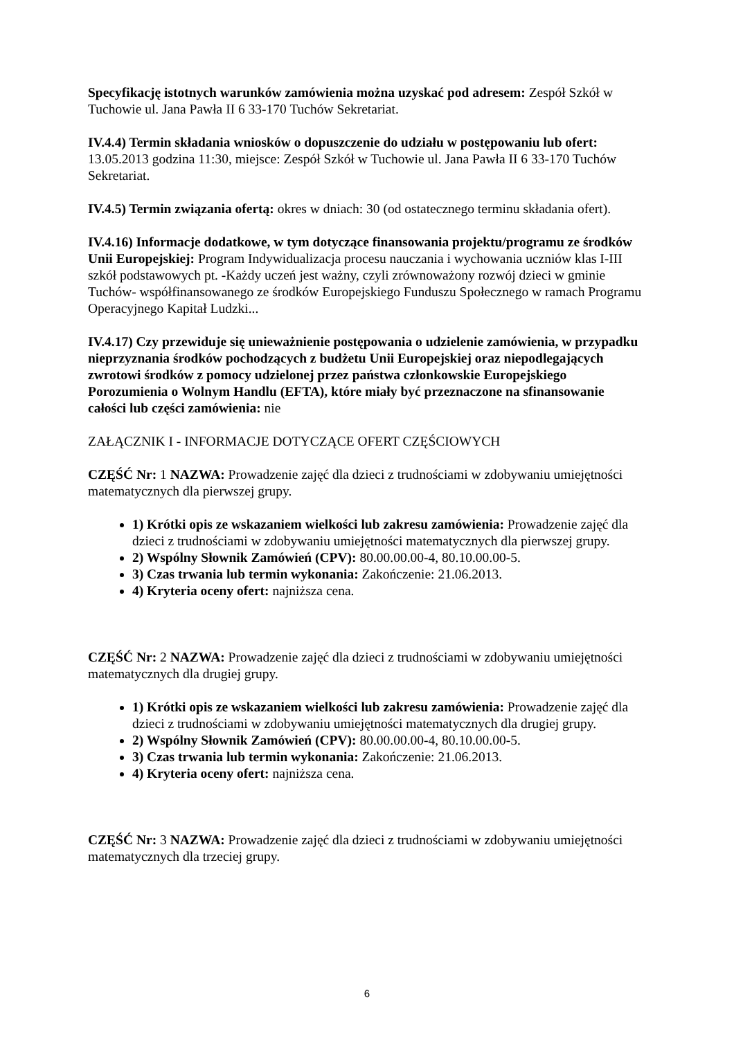Specyfikację istotnych warunków zamówienia można uzyskać pod adresem: Zespół Szkół w Tuchowie ul. Jana Pawła II 6 33-170 Tuchów Sekretariat.
IV.4.4) Termin składania wniosków o dopuszczenie do udziału w postępowaniu lub ofert: 13.05.2013 godzina 11:30, miejsce: Zespół Szkół w Tuchowie ul. Jana Pawła II 6 33-170 Tuchów Sekretariat.
IV.4.5) Termin związania ofertą: okres w dniach: 30 (od ostatecznego terminu składania ofert).
IV.4.16) Informacje dodatkowe, w tym dotyczące finansowania projektu/programu ze środków Unii Europejskiej: Program Indywidualizacja procesu nauczania i wychowania uczniów klas I-III szkół podstawowych pt. -Każdy uczeń jest ważny, czyli zrównoważony rozwój dzieci w gminie Tuchów- współfinansowanego ze środków Europejskiego Funduszu Społecznego w ramach Programu Operacyjnego Kapitał Ludzki...
IV.4.17) Czy przewiduje się unieważnienie postępowania o udzielenie zamówienia, w przypadku nieprzyznania środków pochodzących z budżetu Unii Europejskiej oraz niepodlegających zwrotowi środków z pomocy udzielonej przez państwa członkowskie Europejskiego Porozumienia o Wolnym Handlu (EFTA), które miały być przeznaczone na sfinansowanie całości lub części zamówienia: nie
ZAŁĄCZNIK I - INFORMACJE DOTYCZĄCE OFERT CZĘŚCIOWYCH
CZĘŚĆ Nr: 1 NAZWA: Prowadzenie zajęć dla dzieci z trudnościami w zdobywaniu umiejętności matematycznych dla pierwszej grupy.
1) Krótki opis ze wskazaniem wielkości lub zakresu zamówienia: Prowadzenie zajęć dla dzieci z trudnościami w zdobywaniu umiejętności matematycznych dla pierwszej grupy.
2) Wspólny Słownik Zamówień (CPV): 80.00.00.00-4, 80.10.00.00-5.
3) Czas trwania lub termin wykonania: Zakończenie: 21.06.2013.
4) Kryteria oceny ofert: najniższa cena.
CZĘŚĆ Nr: 2 NAZWA: Prowadzenie zajęć dla dzieci z trudnościami w zdobywaniu umiejętności matematycznych dla drugiej grupy.
1) Krótki opis ze wskazaniem wielkości lub zakresu zamówienia: Prowadzenie zajęć dla dzieci z trudnościami w zdobywaniu umiejętności matematycznych dla drugiej grupy.
2) Wspólny Słownik Zamówień (CPV): 80.00.00.00-4, 80.10.00.00-5.
3) Czas trwania lub termin wykonania: Zakończenie: 21.06.2013.
4) Kryteria oceny ofert: najniższa cena.
CZĘŚĆ Nr: 3 NAZWA: Prowadzenie zajęć dla dzieci z trudnościami w zdobywaniu umiejętności matematycznych dla trzeciej grupy.
6